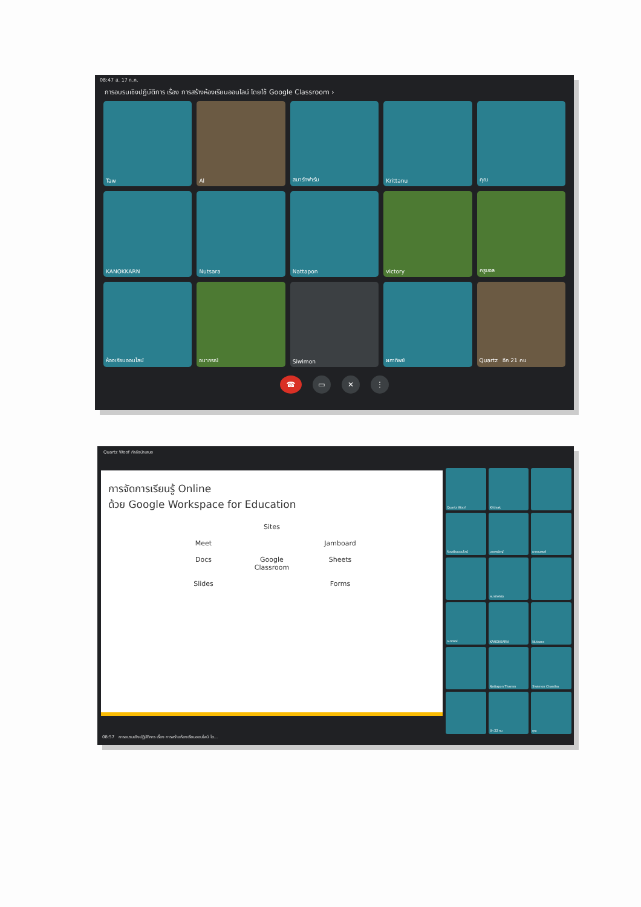08:47 ส. 17 ก.ค.
การอบรมเชิงปฏิบัติการ เรื่อง การสร้างห้องเรียนออนไลน์ โดยใช้ Google Classroom ›
Taw
Al
สมาร์ทฟาร์ม
Krittanu
คุณ
KANOKKARN
Nutsara
Nattapon
victory
ครูบอล
ห้องเรียนออนไลน์
อนากรณ์
Siwimon
ผกาทิพย์
Quartz อีก 21 คน
☎ ▭ ✕ ⋮
Quartz Woof กำลังนำเสนอ
การจัดการเรียนรู้ Online
ด้วย Google Workspace for Education
Sites
Meet
Jamboard
Docs
Google Classroom
Sheets
Slides
Forms
Quartz Woof
Kittisak
ห้องเรียนออนไลน์
นายสรวิชญ์
นายสมพงษ์
สมาร์ทฟาร์ม
อนากรณ์
KANOKKARN
Nutsara
Nattapon Thamm
Siwimon Chantha
อีก 22 คน
คุณ
08:57 การอบรมเชิงปฏิบัติการ เรื่อง การสร้างห้องเรียนออนไลน์ โด...